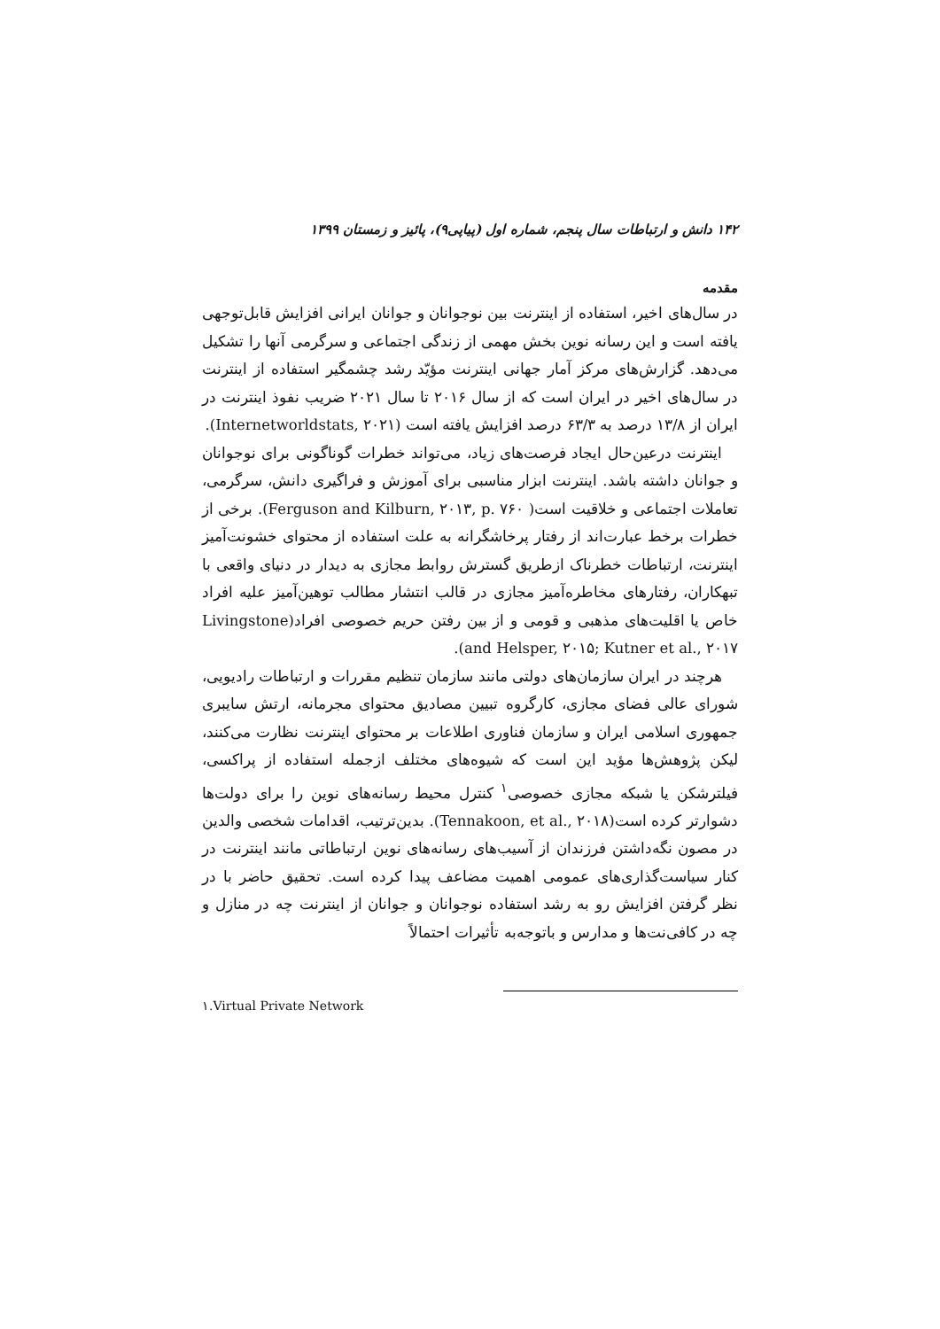۱۴۲ دانش و ارتباطات سال پنجم، شماره اول (پیاپی۹)، پائیز و زمستان ۱۳۹۹
مقدمه
در سال‌های اخیر، استفاده از اینترنت بین نوجوانان و جوانان ایرانی افزایش قابل‌توجهی یافته است و این رسانه نوین بخش مهمی از زندگی اجتماعی و سرگرمی آنها را تشکیل می‌دهد. گزارش‌های مرکز آمار جهانی اینترنت مؤیّد رشد چشمگیر استفاده از اینترنت در سال‌های اخیر در ایران است که از سال ۲۰۱۶ تا سال ۲۰۲۱ ضریب نفوذ اینترنت در ایران از ۱۳/۸ درصد به ۶۳/۳ درصد افزایش یافته است (Internetworldstats, ۲۰۲۱).
اینترنت درعین‌حال ایجاد فرصت‌های زیاد، می‌تواند خطرات گوناگونی برای نوجوانان و جوانان داشته باشد. اینترنت ابزار مناسبی برای آموزش و فراگیری دانش، سرگرمی، تعاملات اجتماعی و خلاقیت است( Ferguson and Kilburn, ۲۰۱۳, p. ۷۶۰). برخی از خطرات برخط عبارت‌اند از رفتار پرخاشگرانه به علت استفاده از محتوای خشونت‌آمیز اینترنت، ارتباطات خطرناک ازطریق گسترش روابط مجازی به دیدار در دنیای واقعی با تبهکاران، رفتارهای مخاطره‌آمیز مجازی در قالب انتشار مطالب توهین‌آمیز علیه افراد خاص یا اقلیت‌های مذهبی و قومی و از بین رفتن حریم خصوصی افراد(Livingstone and Helsper, ۲۰۱۵; Kutner et al., ۲۰۱۷).
هرچند در ایران سازمان‌های دولتی مانند سازمان تنظیم مقررات و ارتباطات رادیویی، شورای عالی فضای مجازی، کارگروه تبیین مصادیق محتوای مجرمانه، ارتش سایبری جمهوری اسلامی ایران و سازمان فناوری اطلاعات بر محتوای اینترنت نظارت می‌کنند، لیکن پژوهش‌ها مؤید این است که شیوه‌های مختلف ازجمله استفاده از پراکسی، فیلترشکن یا شبکه مجازی خصوصی<sup>۱</sup> کنترل محیط رسانه‌های نوین را برای دولت‌ها دشوارتر کرده است(Tennakoon, et al., ۲۰۱۸). بدین‌ترتیب، اقدامات شخصی والدین در مصون نگه‌داشتن فرزندان از آسیب‌های رسانه‌های نوین ارتباطاتی مانند اینترنت در کنار سیاست‌گذاری‌های عمومی اهمیت مضاعف پیدا کرده است. تحقیق حاضر با در نظر گرفتن افزایش رو به رشد استفاده نوجوانان و جوانان از اینترنت چه در منازل و چه در کافی‌نت‌ها و مدارس و باتوجه‌به تأثیرات احتمالاً
۱.Virtual Private Network